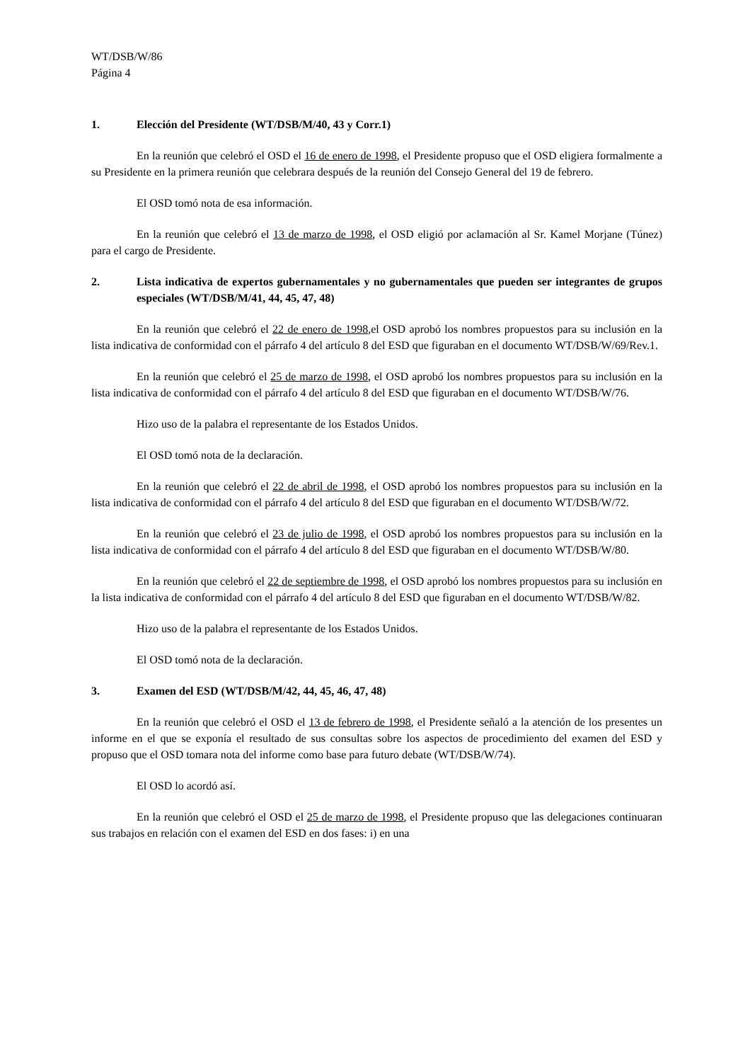WT/DSB/W/86
Página 4
1. Elección del Presidente (WT/DSB/M/40, 43 y Corr.1)
En la reunión que celebró el OSD el 16 de enero de 1998, el Presidente propuso que el OSD eligiera formalmente a su Presidente en la primera reunión que celebrara después de la reunión del Consejo General del 19 de febrero.
El OSD tomó nota de esa información.
En la reunión que celebró el 13 de marzo de 1998, el OSD eligió por aclamación al Sr. Kamel Morjane (Túnez) para el cargo de Presidente.
2. Lista indicativa de expertos gubernamentales y no gubernamentales que pueden ser integrantes de grupos especiales (WT/DSB/M/41, 44, 45, 47, 48)
En la reunión que celebró el 22 de enero de 1998,el OSD aprobó los nombres propuestos para su inclusión en la lista indicativa de conformidad con el párrafo 4 del artículo 8 del ESD que figuraban en el documento WT/DSB/W/69/Rev.1.
En la reunión que celebró el 25 de marzo de 1998, el OSD aprobó los nombres propuestos para su inclusión en la lista indicativa de conformidad con el párrafo 4 del artículo 8 del ESD que figuraban en el documento WT/DSB/W/76.
Hizo uso de la palabra el representante de los Estados Unidos.
El OSD tomó nota de la declaración.
En la reunión que celebró el 22 de abril de 1998, el OSD aprobó los nombres propuestos para su inclusión en la lista indicativa de conformidad con el párrafo 4 del artículo 8 del ESD que figuraban en el documento WT/DSB/W/72.
En la reunión que celebró el 23 de julio de 1998, el OSD aprobó los nombres propuestos para su inclusión en la lista indicativa de conformidad con el párrafo 4 del artículo 8 del ESD que figuraban en el documento WT/DSB/W/80.
En la reunión que celebró el 22 de septiembre de 1998, el OSD aprobó los nombres propuestos para su inclusión en la lista indicativa de conformidad con el párrafo 4 del artículo 8 del ESD que figuraban en el documento WT/DSB/W/82.
Hizo uso de la palabra el representante de los Estados Unidos.
El OSD tomó nota de la declaración.
3. Examen del ESD (WT/DSB/M/42, 44, 45, 46, 47, 48)
En la reunión que celebró el OSD el 13 de febrero de 1998, el Presidente señaló a la atención de los presentes un informe en el que se exponía el resultado de sus consultas sobre los aspectos de procedimiento del examen del ESD y propuso que el OSD tomara nota del informe como base para futuro debate (WT/DSB/W/74).
El OSD lo acordó así.
En la reunión que celebró el OSD el 25 de marzo de 1998, el Presidente propuso que las delegaciones continuaran sus trabajos en relación con el examen del ESD en dos fases: i) en una